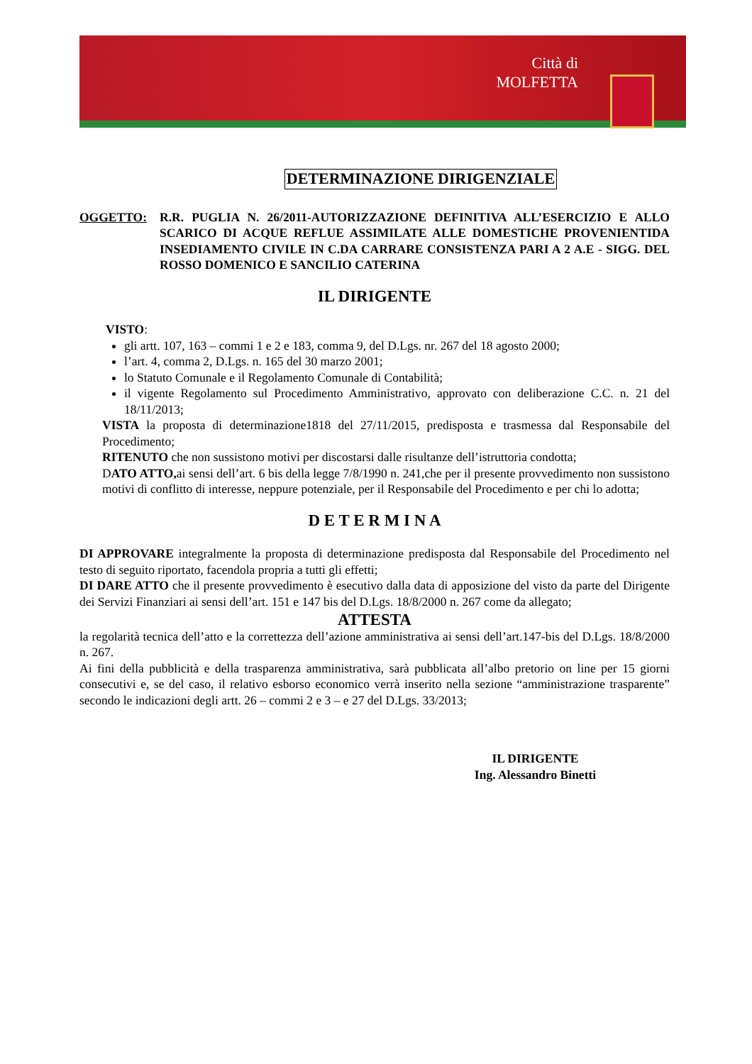Città di
MOLFETTA
DETERMINAZIONE DIRIGENZIALE
OGGETTO: R.R. PUGLIA N. 26/2011-AUTORIZZAZIONE DEFINITIVA ALL’ESERCIZIO E ALLO SCARICO DI ACQUE REFLUE ASSIMILATE ALLE DOMESTICHE PROVENIENTIDA INSEDIAMENTO CIVILE IN C.DA CARRARE CONSISTENZA PARI A 2 A.E - SIGG. DEL ROSSO DOMENICO E SANCILIO CATERINA
IL DIRIGENTE
VISTO:
gli artt. 107, 163 – commi 1 e 2 e 183, comma 9, del D.Lgs. nr. 267 del 18 agosto 2000;
l’art. 4, comma 2, D.Lgs. n. 165 del 30 marzo 2001;
lo Statuto Comunale e il Regolamento Comunale di Contabilità;
il vigente Regolamento sul Procedimento Amministrativo, approvato con deliberazione C.C. n. 21 del 18/11/2013;
VISTA la proposta di determinazione1818 del 27/11/2015, predisposta e trasmessa dal Responsabile del Procedimento;
RITENUTO che non sussistono motivi per discostarsi dalle risultanze dell’istruttoria condotta;
DATO ATTO, ai sensi dell’art. 6 bis della legge 7/8/1990 n. 241,che per il presente provvedimento non sussistono motivi di conflitto di interesse, neppure potenziale, per il Responsabile del Procedimento e per chi lo adotta;
D E T E R M I N A
DI APPROVARE integralmente la proposta di determinazione predisposta dal Responsabile del Procedimento nel testo di seguito riportato, facendola propria a tutti gli effetti;
DI DARE ATTO che il presente provvedimento è esecutivo dalla data di apposizione del visto da parte del Dirigente dei Servizi Finanziari ai sensi dell’art. 151 e 147 bis del D.Lgs. 18/8/2000 n. 267 come da allegato;
ATTESTA
la regolarità tecnica dell’atto e la correttezza dell’azione amministrativa ai sensi dell’art.147-bis del D.Lgs. 18/8/2000 n. 267.
Ai fini della pubblicità e della trasparenza amministrativa, sarà pubblicata all’albo pretorio on line per 15 giorni consecutivi e, se del caso, il relativo esborso economico verrà inserito nella sezione “amministrazione trasparente” secondo le indicazioni degli artt. 26 – commi 2 e 3 – e 27 del D.Lgs. 33/2013;
IL DIRIGENTE
Ing. Alessandro Binetti